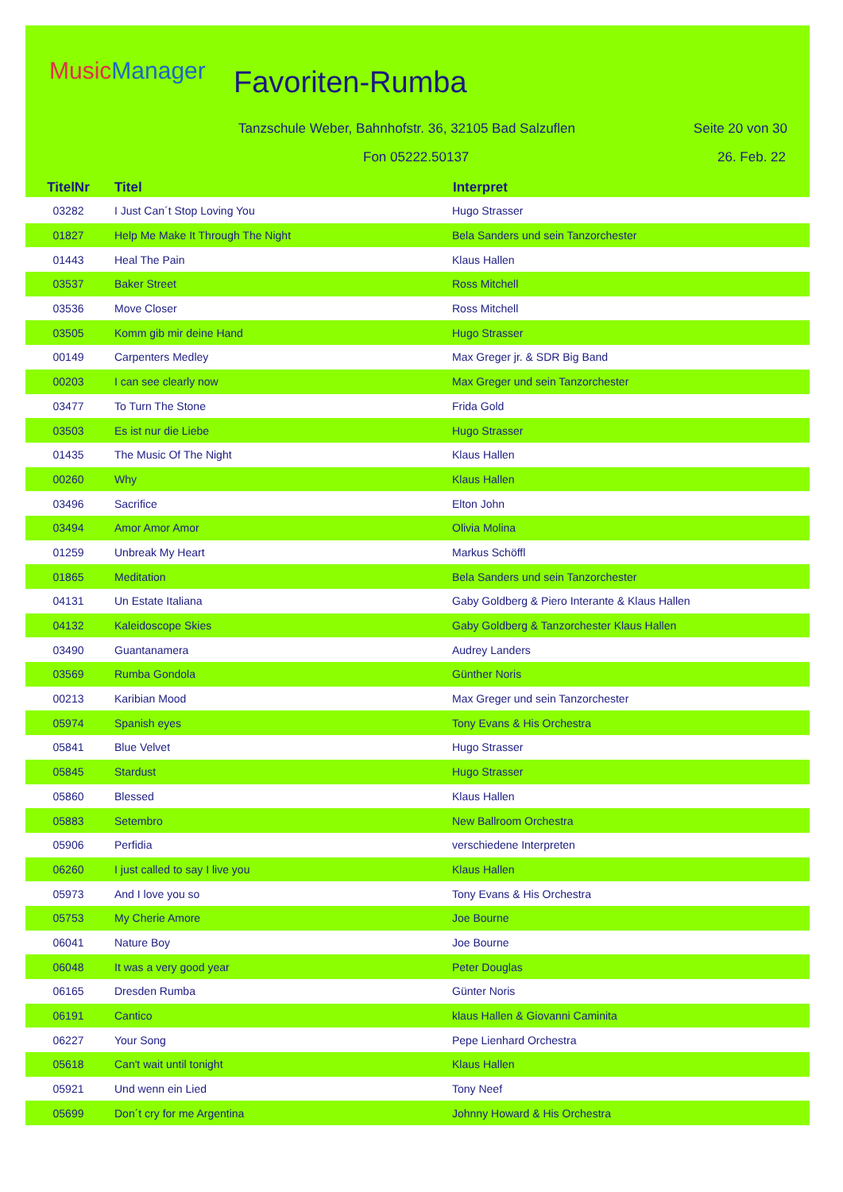MusicManager Favoriten-Rumba
Tanzschule Weber, Bahnhofstr. 36, 32105 Bad Salzuflen
Seite 20 von 30
Fon 05222.50137 26. Feb. 22
| TitelNr | Titel | Interpret |
| --- | --- | --- |
| 03282 | I Just Can´t Stop Loving You | Hugo Strasser |
| 01827 | Help Me Make It Through The Night | Bela Sanders und sein Tanzorchester |
| 01443 | Heal The Pain | Klaus Hallen |
| 03537 | Baker Street | Ross Mitchell |
| 03536 | Move Closer | Ross Mitchell |
| 03505 | Komm gib mir deine Hand | Hugo Strasser |
| 00149 | Carpenters Medley | Max Greger jr. & SDR Big Band |
| 00203 | I can see clearly now | Max Greger und sein Tanzorchester |
| 03477 | To Turn The Stone | Frida Gold |
| 03503 | Es ist nur die Liebe | Hugo Strasser |
| 01435 | The Music Of The Night | Klaus Hallen |
| 00260 | Why | Klaus Hallen |
| 03496 | Sacrifice | Elton John |
| 03494 | Amor Amor Amor | Olivia Molina |
| 01259 | Unbreak My Heart | Markus Schöffl |
| 01865 | Meditation | Bela Sanders und sein Tanzorchester |
| 04131 | Un Estate Italiana | Gaby Goldberg & Piero Interante & Klaus Hallen |
| 04132 | Kaleidoscope Skies | Gaby Goldberg & Tanzorchester Klaus Hallen |
| 03490 | Guantanamera | Audrey Landers |
| 03569 | Rumba Gondola | Günther Noris |
| 00213 | Karibian Mood | Max Greger und sein Tanzorchester |
| 05974 | Spanish eyes | Tony Evans & His Orchestra |
| 05841 | Blue Velvet | Hugo Strasser |
| 05845 | Stardust | Hugo Strasser |
| 05860 | Blessed | Klaus Hallen |
| 05883 | Setembro | New Ballroom Orchestra |
| 05906 | Perfidia | verschiedene Interpreten |
| 06260 | I just called to say I live you | Klaus Hallen |
| 05973 | And I love you so | Tony Evans & His Orchestra |
| 05753 | My Cherie Amore | Joe Bourne |
| 06041 | Nature Boy | Joe Bourne |
| 06048 | It was a very good year | Peter Douglas |
| 06165 | Dresden Rumba | Günter Noris |
| 06191 | Cantico | klaus Hallen & Giovanni Caminita |
| 06227 | Your Song | Pepe Lienhard Orchestra |
| 05618 | Can't wait until tonight | Klaus Hallen |
| 05921 | Und wenn ein Lied | Tony Neef |
| 05699 | Don´t cry for me Argentina | Johnny Howard & His Orchestra |